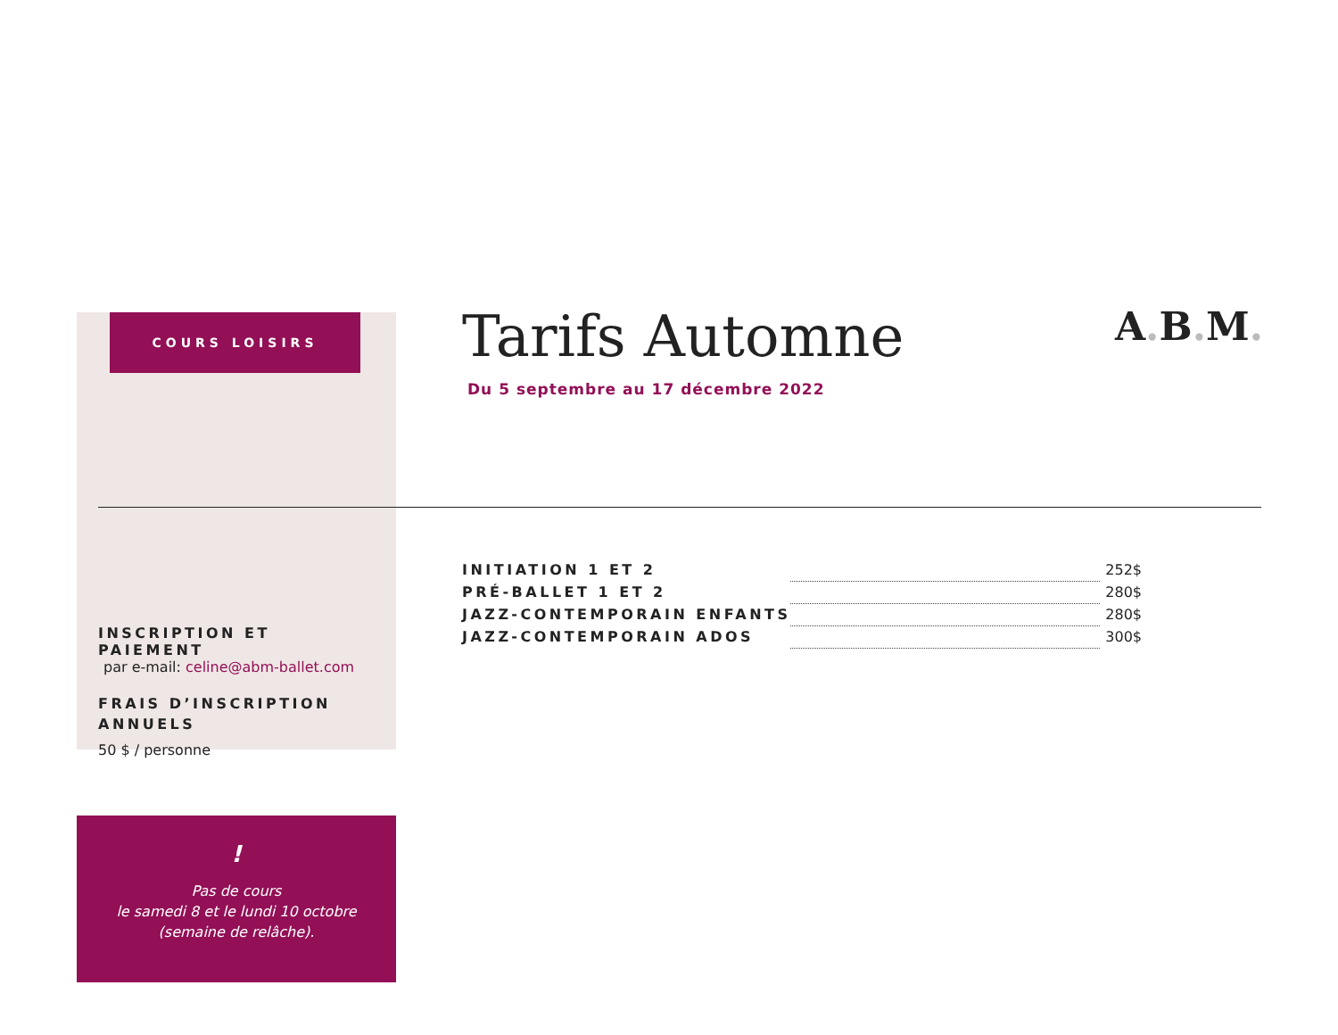COURS LOISIRS
INSCRIPTION ET PAIEMENT
par e-mail: celine@abm-ballet.com
FRAIS D’INSCRIPTION ANNUELS
50 $ / personne
!
Pas de cours
le samedi 8 et le lundi 10 octobre
(semaine de relâche).
Tarifs Automne
Du 5 septembre au 17 décembre 2022
A. B. M.
| INITIATION 1 ET 2 | | 252$ |
| PRÉ-BALLET 1 ET 2 | | 280$ |
| JAZZ-CONTEMPORAIN ENFANTS | | 280$ |
| JAZZ-CONTEMPORAIN ADOS | | 300$ |